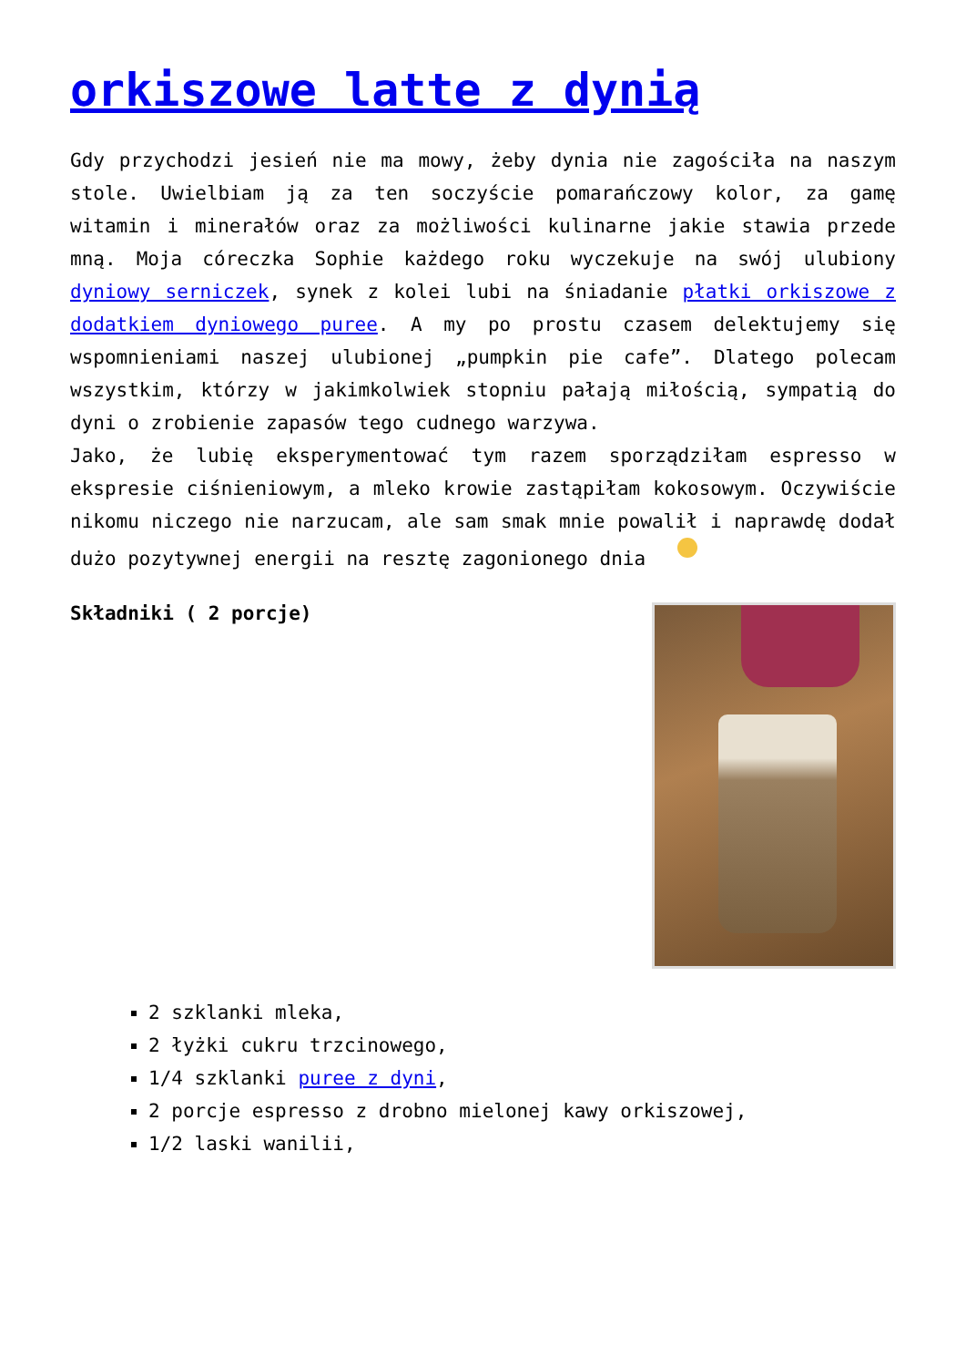orkiszowe latte z dynią
Gdy przychodzi jesień nie ma mowy, żeby dynia nie zagościła na naszym stole. Uwielbiam ją za ten soczyście pomarańczowy kolor, za gamę witamin i minerałów oraz za możliwości kulinarne jakie stawia przede mną. Moja córeczka Sophie każdego roku wyczekuje na swój ulubiony dyniowy serniczek, synek z kolei lubi na śniadanie płatki orkiszowe z dodatkiem dyniowego puree. A my po prostu czasem delektujemy się wspomnieniami naszej ulubionej „pumpkin pie cafe”. Dlatego polecam wszystkim, którzy w jakimkolwiek stopniu pałają miłością, sympatią do dyni o zrobienie zapasów tego cudnego warzywa.
Jako, że lubię eksperymentować tym razem sporządziłam espresso w ekspresie ciśnieniowym, a mleko krowie zastąpiłam kokosowym. Oczywiście nikomu niczego nie narzucam, ale sam smak mnie powalił i naprawdę dodał dużo pozytywnej energii na resztę zagonionego dnia
Składniki ( 2 porcje)
2 szklanki mleka,
2 łyżki cukru trzcinowego,
1/4 szklanki puree z dyni,
2 porcje espresso z drobno mielonej kawy orkiszowej,
1/2 laski wanilii,